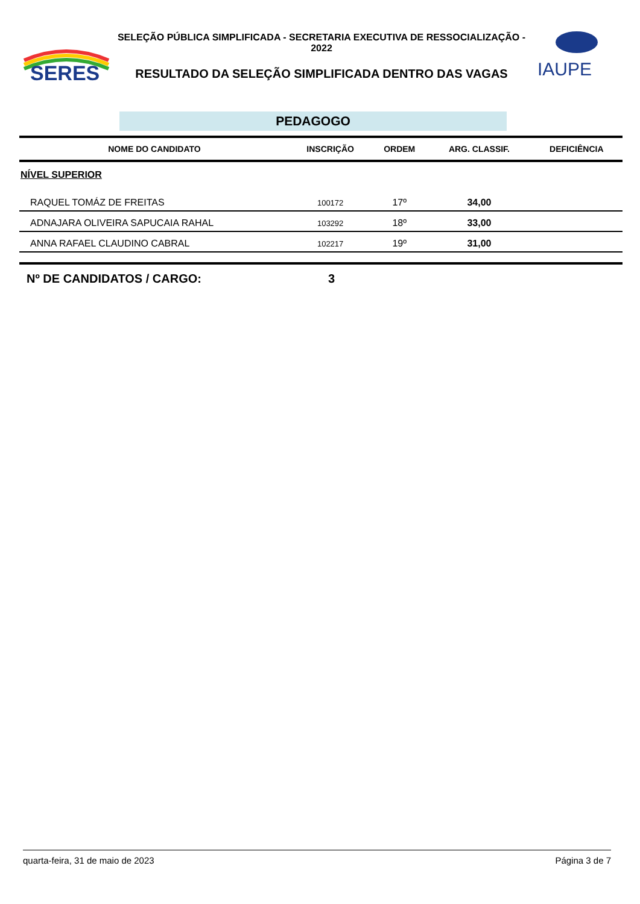SERES
SELEÇÃO PÚBLICA SIMPLIFICADA - SECRETARIA EXECUTIVA DE RESSOCIALIZAÇÃO - 2022
RESULTADO DA SELEÇÃO SIMPLIFICADA DENTRO DAS VAGAS
IAUPE
PEDAGOGO
| NOME DO CANDIDATO | INSCRIÇÃO | ORDEM | ARG. CLASSIF. | DEFICIÊNCIA |
| --- | --- | --- | --- | --- |
| NÍVEL SUPERIOR | | | | |
| RAQUEL TOMÁZ DE FREITAS | 100172 | 17º | 34,00 | |
| ADNAJARA OLIVEIRA SAPUCAIA RAHAL | 103292 | 18º | 33,00 | |
| ANNA RAFAEL CLAUDINO CABRAL | 102217 | 19º | 31,00 | |
Nº DE CANDIDATOS / CARGO: 3
quarta-feira, 31 de maio de 2023 Página 3 de 7